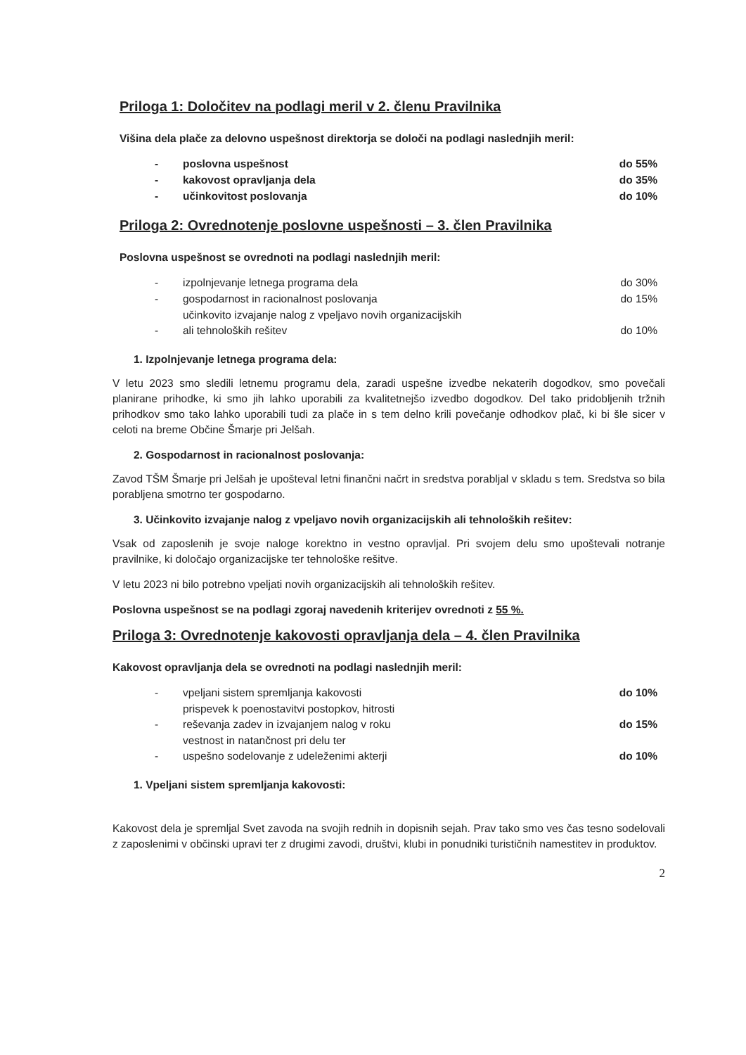Priloga 1: Določitev na podlagi meril v 2. členu Pravilnika
Višina dela plače za delovno uspešnost direktorja se določi na podlagi naslednjih meril:
| - | poslovna uspešnost | do 55% |
| - | kakovost opravljanja dela | do 35% |
| - | učinkovitost poslovanja | do 10% |
Priloga 2: Ovrednotenje poslovne uspešnosti – 3. člen Pravilnika
Poslovna uspešnost se ovrednoti na podlagi naslednjih meril:
| - | izpolnjevanje letnega programa dela | do 30% |
| - | gospodarnost in racionalnost poslovanja | do 15% |
| - | učinkovito izvajanje nalog z vpeljavo novih organizacijskih ali tehnoloških rešitev | do 10% |
1. Izpolnjevanje letnega programa dela:
V letu 2023 smo sledili letnemu programu dela, zaradi uspešne izvedbe nekaterih dogodkov, smo povečali planirane prihodke, ki smo jih lahko uporabili za kvalitetnejšo izvedbo dogodkov. Del tako pridobljenih tržnih prihodkov smo tako lahko uporabili tudi za plače in s tem delno krili povečanje odhodkov plač, ki bi šle sicer v celoti na breme Občine Šmarje pri Jelšah.
2. Gospodarnost in racionalnost poslovanja:
Zavod TŠM Šmarje pri Jelšah je upošteval letni finančni načrt in sredstva porabljal v skladu s tem. Sredstva so bila porabljena smotrno ter gospodarno.
3. Učinkovito izvajanje nalog z vpeljavo novih organizacijskih ali tehnoloških rešitev:
Vsak od zaposlenih je svoje naloge korektno in vestno opravljal. Pri svojem delu smo upoštevali notranje pravilnike, ki določajo organizacijske ter tehnološke rešitve.
V letu 2023 ni bilo potrebno vpeljati novih organizacijskih ali tehnoloških rešitev.
Poslovna uspešnost se na podlagi zgoraj navedenih kriterijev ovrednoti z 55 %.
Priloga 3: Ovrednotenje kakovosti opravljanja dela – 4. člen Pravilnika
Kakovost opravljanja dela se ovrednoti na podlagi naslednjih meril:
| - | vpeljani sistem spremljanja kakovosti | do 10% |
| - | prispevek k poenostavitvi postopkov, hitrosti reševanja zadev in izvajanjem nalog v roku | do 15% |
| - | vestnost in natančnost pri delu ter uspešno sodelovanje z udeleženimi akterji | do 10% |
1. Vpeljani sistem spremljanja kakovosti:
Kakovost dela je spremljal Svet zavoda na svojih rednih in dopisnih sejah. Prav tako smo ves čas tesno sodelovali z zaposlenimi v občinski upravi ter z drugimi zavodi, društvi, klubi in ponudniki turističnih namestitev in produktov.
2